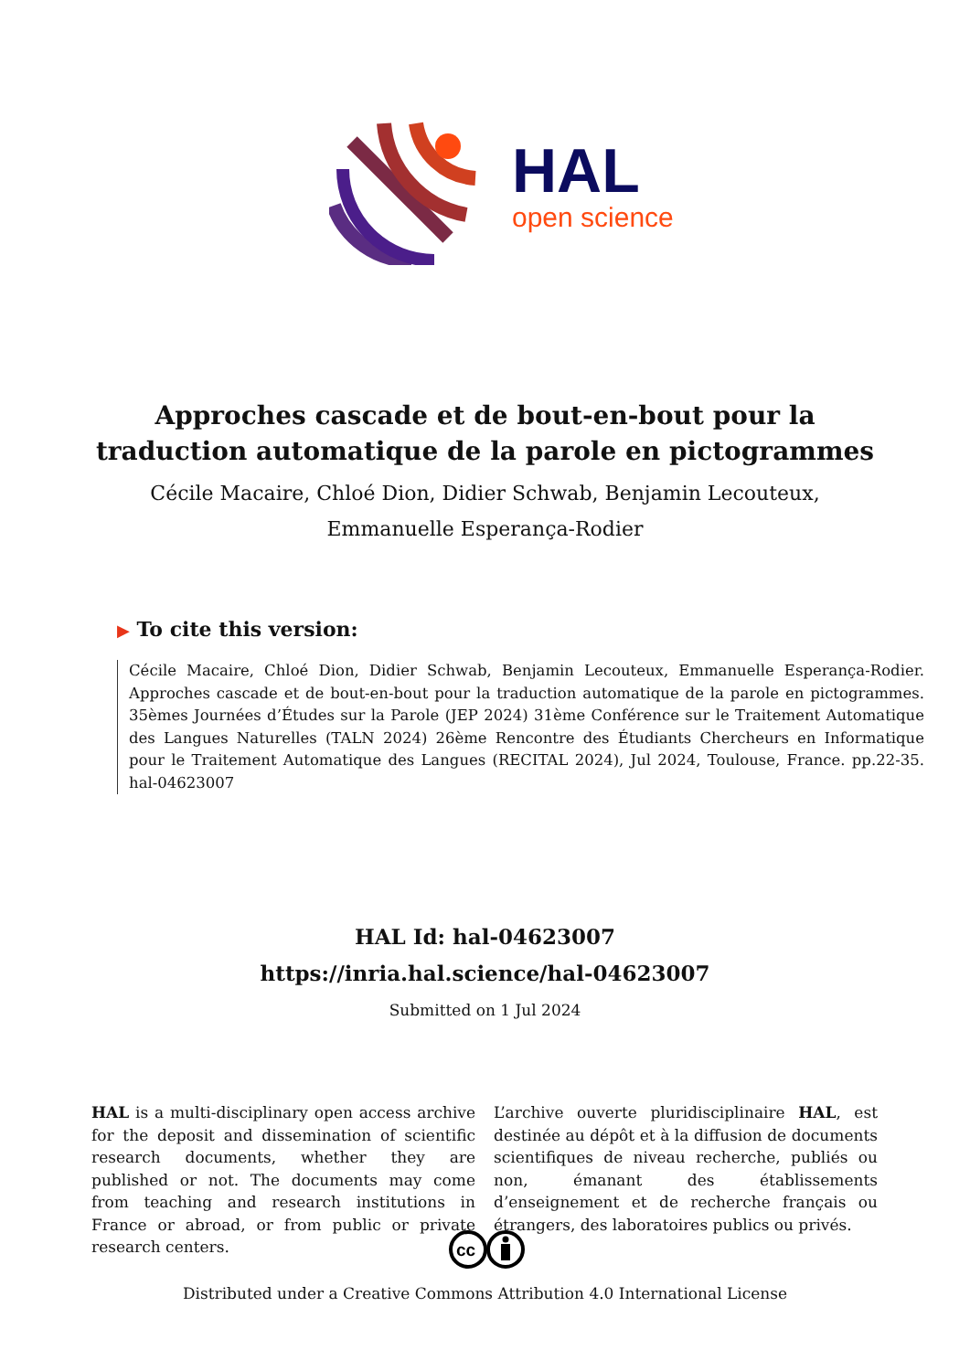HAL
open science
Approches cascade et de bout-en-bout pour la traduction automatique de la parole en pictogrammes
Cécile Macaire, Chloé Dion, Didier Schwab, Benjamin Lecouteux,
Emmanuelle Esperança-Rodier
▶ To cite this version:
Cécile Macaire, Chloé Dion, Didier Schwab, Benjamin Lecouteux, Emmanuelle Esperança-Rodier. Approches cascade et de bout-en-bout pour la traduction automatique de la parole en pictogrammes. 35èmes Journées d’Études sur la Parole (JEP 2024) 31ème Conférence sur le Traitement Automatique des Langues Naturelles (TALN 2024) 26ème Rencontre des Étudiants Chercheurs en Informatique pour le Traitement Automatique des Langues (RECITAL 2024), Jul 2024, Toulouse, France. pp.22-35. hal-04623007
HAL Id: hal-04623007
https://inria.hal.science/hal-04623007
Submitted on 1 Jul 2024
HAL is a multi-disciplinary open access archive for the deposit and dissemination of scientific research documents, whether they are published or not. The documents may come from teaching and research institutions in France or abroad, or from public or private research centers.
L’archive ouverte pluridisciplinaire HAL, est destinée au dépôt et à la diffusion de documents scientifiques de niveau recherche, publiés ou non, émanant des établissements d’enseignement et de recherche français ou étrangers, des laboratoires publics ou privés.
cc
Distributed under a Creative Commons Attribution 4.0 International License